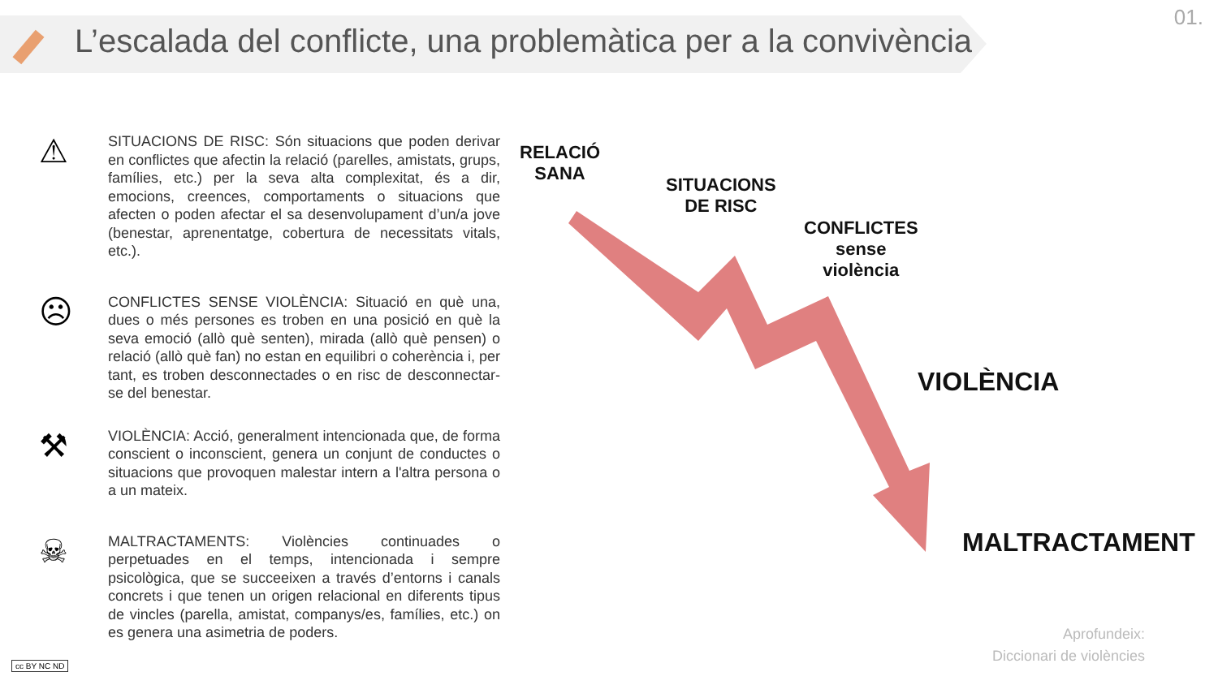L’escalada del conflicte, una problemàtica per a la convivència
01.
⚠
SITUACIONS DE RISC: Són situacions que poden derivar en conflictes que afectin la relació (parelles, amistats, grups, famílies, etc.) per la seva alta complexitat, és a dir, emocions, creences, comportaments o situacions que afecten o poden afectar el sa desenvolupament d’un/a jove (benestar, aprenentatge, cobertura de necessitats vitals, etc.).
☹
CONFLICTES SENSE VIOLÈNCIA: Situació en què una, dues o més persones es troben en una posició en què la seva emoció (allò què senten), mirada (allò què pensen) o relació (allò què fan) no estan en equilibri o coherència i, per tant, es troben desconnectades o en risc de desconnectar-se del benestar.
⚒
VIOLÈNCIA: Acció, generalment intencionada que, de forma conscient o inconscient, genera un conjunt de conductes o situacions que provoquen malestar intern a l'altra persona o a un mateix.
☠
MALTRACTAMENTS: Violències continuades o perpetuades en el temps, intencionada i sempre psicològica, que se succeeixen a través d’entorns i canals concrets i que tenen un origen relacional en diferents tipus de vincles (parella, amistat, companys/es, famílies, etc.) on es genera una asimetria de poders.
RELACIÓ
SANA
SITUACIONS
DE RISC
CONFLICTES
sense
violència
VIOLÈNCIA
MALTRACTAMENT
Aprofundeix:
Diccionari de violències
cc BY NC ND